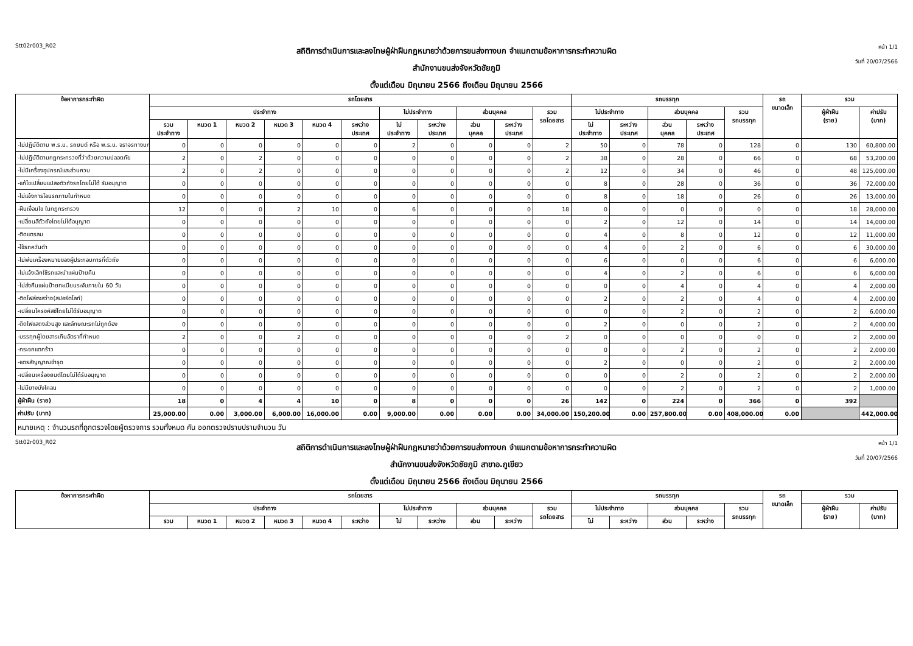Stt02r003_R02
สถิติการดำเนินการและลงโทษผู้ฝ่าฝืนกฎหมายว่าด้วยการขนส่งทางบก จำแนกตามข้อหาการกระทำความผิด
สำนักงานขนส่งจังหวัดชัยภูมิ
ตั้งแต่เดือน มิถุนายน 2566 ถึงเดือน มิถุนายน 2566
หน้า 1/1
วันที่ 20/07/2566
| ข้อหาการกระทำผิด | รถโดยสาร | | | | | | | | | | | รถบรรทุก | | | | | รถ ขนาดเล็ก | รวม | |
| --- | --- | --- | --- | --- | --- | --- | --- | --- | --- | --- | --- | --- | --- | --- | --- | --- | --- | --- | --- |
| | ประจำทาง | | | | | | ไม่ประจำทาง | | ส่วนบุคคล | | รวม รถโดยสาร | ไม่ประจำทาง | | ส่วนบุคคล | | รวม รถบรรทุก | | ผู้ฝ่าฝืน (ราย) | ค่าปรับ (บาท) |
| | รวม ประจำทาง | หมวด 1 | หมวด 2 | หมวด 3 | หมวด 4 | ระหว่าง ประเทศ | ไม่ ประจำทาง | ระหว่าง ประเทศ | ส่วน บุคคล | ระหว่าง ประเทศ | | ไม่ ประจำทาง | ระหว่าง ประเทศ | ส่วน บุคคล | ระหว่าง ประเทศ | | | | |
| -ไม่ปฏิบัติตาม พ.ร.บ. รถยนต์ หรือ พ.ร.บ. จราจรทางบก | 0 | 0 | 0 | 0 | 0 | 0 | 2 | 0 | 0 | 0 | 2 | 50 | 0 | 78 | 0 | 128 | 0 | 130 | 60,800.00 |
| -ไม่ปฏิบัติตามกฎกระทรวงที่ว่าด้วยความปลอดภัย | 2 | 0 | 2 | 0 | 0 | 0 | 0 | 0 | 0 | 0 | 2 | 38 | 0 | 28 | 0 | 66 | 0 | 68 | 53,200.00 |
| -ไม่มีเครื่องอุปกรณ์และส่วนควบ | 2 | 0 | 2 | 0 | 0 | 0 | 0 | 0 | 0 | 0 | 2 | 12 | 0 | 34 | 0 | 46 | 0 | 48 | 125,000.00 |
| -แก้ไขเปลี่ยนแปลงตัวถังรถโดยไม่ได้ รับอนุญาต | 0 | 0 | 0 | 0 | 0 | 0 | 0 | 0 | 0 | 0 | 0 | 8 | 0 | 28 | 0 | 36 | 0 | 36 | 72,000.00 |
| -ไม่แจ้งการโอนรถภายในกำหนด | 0 | 0 | 0 | 0 | 0 | 0 | 0 | 0 | 0 | 0 | 0 | 8 | 0 | 18 | 0 | 26 | 0 | 26 | 13,000.00 |
| -ฝืนเงื่อนไข ในกฎกระทรวง | 12 | 0 | 0 | 2 | 10 | 0 | 6 | 0 | 0 | 0 | 18 | 0 | 0 | 0 | 0 | 0 | 0 | 18 | 28,000.00 |
| -เปลี่ยนสีตัวถังโดยไม่ได้อนุญาต | 0 | 0 | 0 | 0 | 0 | 0 | 0 | 0 | 0 | 0 | 0 | 2 | 0 | 12 | 0 | 14 | 0 | 14 | 14,000.00 |
| -ติดแตรลม | 0 | 0 | 0 | 0 | 0 | 0 | 0 | 0 | 0 | 0 | 0 | 4 | 0 | 8 | 0 | 12 | 0 | 12 | 11,000.00 |
| -ใช้รถควันดำ | 0 | 0 | 0 | 0 | 0 | 0 | 0 | 0 | 0 | 0 | 0 | 4 | 0 | 2 | 0 | 6 | 0 | 6 | 30,000.00 |
| -ไม่พ่นเครื่องหมายของผู้ประกอบการที่ตัวถัง | 0 | 0 | 0 | 0 | 0 | 0 | 0 | 0 | 0 | 0 | 0 | 6 | 0 | 0 | 0 | 6 | 0 | 6 | 6,000.00 |
| -ไม่แจ้งเลิกใช้รถและนำแผ่นป้ายคืน | 0 | 0 | 0 | 0 | 0 | 0 | 0 | 0 | 0 | 0 | 0 | 4 | 0 | 2 | 0 | 6 | 0 | 6 | 6,000.00 |
| -ไม่ส่งคืนแผ่นป้ายทะเบียนระงับภายใน 60 วัน | 0 | 0 | 0 | 0 | 0 | 0 | 0 | 0 | 0 | 0 | 0 | 0 | 0 | 4 | 0 | 4 | 0 | 4 | 2,000.00 |
| -ติดไฟส่องสว่าง(สปอร์ตไลท์) | 0 | 0 | 0 | 0 | 0 | 0 | 0 | 0 | 0 | 0 | 0 | 2 | 0 | 2 | 0 | 4 | 0 | 4 | 2,000.00 |
| -เปลี่ยนโครงคัสซีโดยไม่ได้รับอนุญาต | 0 | 0 | 0 | 0 | 0 | 0 | 0 | 0 | 0 | 0 | 0 | 0 | 0 | 2 | 0 | 2 | 0 | 2 | 6,000.00 |
| -ติดไฟแสดงส่วนสูง และลักษณะรถไม่ถูกต้อง | 0 | 0 | 0 | 0 | 0 | 0 | 0 | 0 | 0 | 0 | 0 | 2 | 0 | 0 | 0 | 2 | 0 | 2 | 4,000.00 |
| -บรรทุกผู้โดยสารเกินอัตราที่กำหนด | 2 | 0 | 0 | 2 | 0 | 0 | 0 | 0 | 0 | 0 | 2 | 0 | 0 | 0 | 0 | 0 | 0 | 2 | 2,000.00 |
| -กระจกแตกร้าว | 0 | 0 | 0 | 0 | 0 | 0 | 0 | 0 | 0 | 0 | 0 | 0 | 0 | 2 | 0 | 2 | 0 | 2 | 2,000.00 |
| -แตรสัญญาณชำรุด | 0 | 0 | 0 | 0 | 0 | 0 | 0 | 0 | 0 | 0 | 0 | 2 | 0 | 0 | 0 | 2 | 0 | 2 | 2,000.00 |
| -เปลี่ยนเครื่องยนต์โดยไม่ได้รับอนุญาต | 0 | 0 | 0 | 0 | 0 | 0 | 0 | 0 | 0 | 0 | 0 | 0 | 0 | 2 | 0 | 2 | 0 | 2 | 2,000.00 |
| -ไม่มียางบังโคลน | 0 | 0 | 0 | 0 | 0 | 0 | 0 | 0 | 0 | 0 | 0 | 0 | 0 | 2 | 0 | 2 | 0 | 2 | 1,000.00 |
| ผู้ฝ่าฝืน (ราย) | 18 | 0 | 4 | 4 | 10 | 0 | 8 | 0 | 0 | 0 | 26 | 142 | 0 | 224 | 0 | 366 | 0 | 392 | |
| ค่าปรับ (บาท) | 25,000.00 | 0.00 | 3,000.00 | 6,000.00 | 16,000.00 | 0.00 | 9,000.00 | 0.00 | 0.00 | 0.00 | 34,000.00 | 150,200.00 | 0.00 | 257,800.00 | 0.00 | 408,000.00 | 0.00 | | 442,000.00 |
หมายเหตุ : จำนวนรถที่ถูกตรวจโดยผู้ตรวจการ รวมทั้งหมด คัน ออกตรวจปราบปรามจำนวน วัน
Stt02r003_R02
สถิติการดำเนินการและลงโทษผู้ฝ่าฝืนกฎหมายว่าด้วยการขนส่งทางบก จำแนกตามข้อหาการกระทำความผิด
สำนักงานขนส่งจังหวัดชัยภูมิ สาขาอ.ภูเขียว
ตั้งแต่เดือน มิถุนายน 2566 ถึงเดือน มิถุนายน 2566
หน้า 1/1
วันที่ 20/07/2566
| ข้อหาการกระทำผิด | รถโดยสาร | | | | | | | | | | | รถบรรทุก | | | | | รถ ขนาดเล็ก | รวม | |
| --- | --- | --- | --- | --- | --- | --- | --- | --- | --- | --- | --- | --- | --- | --- | --- | --- | --- | --- | --- |
| | ประจำทาง | | | | | | ไม่ประจำทาง | | ส่วนบุคคล | | รวม รถโดยสาร | ไม่ประจำทาง | | ส่วนบุคคล | | รวม รถบรรทุก | | ผู้ฝ่าฝืน (ราย) | ค่าปรับ (บาท) |
| | รวม | หมวด 1 | หมวด 2 | หมวด 3 | หมวด 4 | ระหว่าง | ไม่ | ระหว่าง | ส่วน | ระหว่าง | | ไม่ | ระหว่าง | ส่วน | ระหว่าง | | | | |